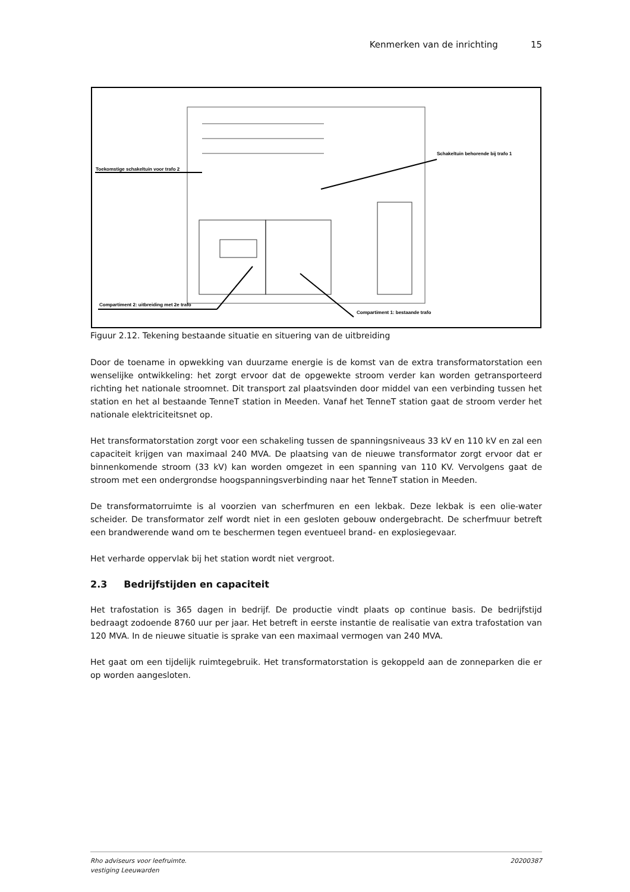Kenmerken van de inrichting 15
Toekomstige schakeltuin voor trafo 2
Schakeltuin behorende bij trafo 1
Compartiment 2: uitbreiding met 2e trafo
Compartiment 1: bestaande trafo
Figuur 2.12. Tekening bestaande situatie en situering van de uitbreiding
Door de toename in opwekking van duurzame energie is de komst van de extra transformatorstation een wenselijke ontwikkeling: het zorgt ervoor dat de opgewekte stroom verder kan worden getransporteerd richting het nationale stroomnet. Dit transport zal plaatsvinden door middel van een verbinding tussen het station en het al bestaande TenneT station in Meeden. Vanaf het TenneT station gaat de stroom verder het nationale elektriciteitsnet op.
Het transformatorstation zorgt voor een schakeling tussen de spanningsniveaus 33 kV en 110 kV en zal een capaciteit krijgen van maximaal 240 MVA. De plaatsing van de nieuwe transformator zorgt ervoor dat er binnenkomende stroom (33 kV) kan worden omgezet in een spanning van 110 KV. Vervolgens gaat de stroom met een ondergrondse hoogspanningsverbinding naar het TenneT station in Meeden.
De transformatorruimte is al voorzien van scherfmuren en een lekbak. Deze lekbak is een olie-water scheider. De transformator zelf wordt niet in een gesloten gebouw ondergebracht. De scherfmuur betreft een brandwerende wand om te beschermen tegen eventueel brand- en explosiegevaar.
Het verharde oppervlak bij het station wordt niet vergroot.
2.3 Bedrijfstijden en capaciteit
Het trafostation is 365 dagen in bedrijf. De productie vindt plaats op continue basis. De bedrijfstijd bedraagt zodoende 8760 uur per jaar. Het betreft in eerste instantie de realisatie van extra trafostation van 120 MVA. In de nieuwe situatie is sprake van een maximaal vermogen van 240 MVA.
Het gaat om een tijdelijk ruimtegebruik. Het transformatorstation is gekoppeld aan de zonneparken die er op worden aangesloten.
Rho adviseurs voor leefruimte.
vestiging Leeuwarden 20200387